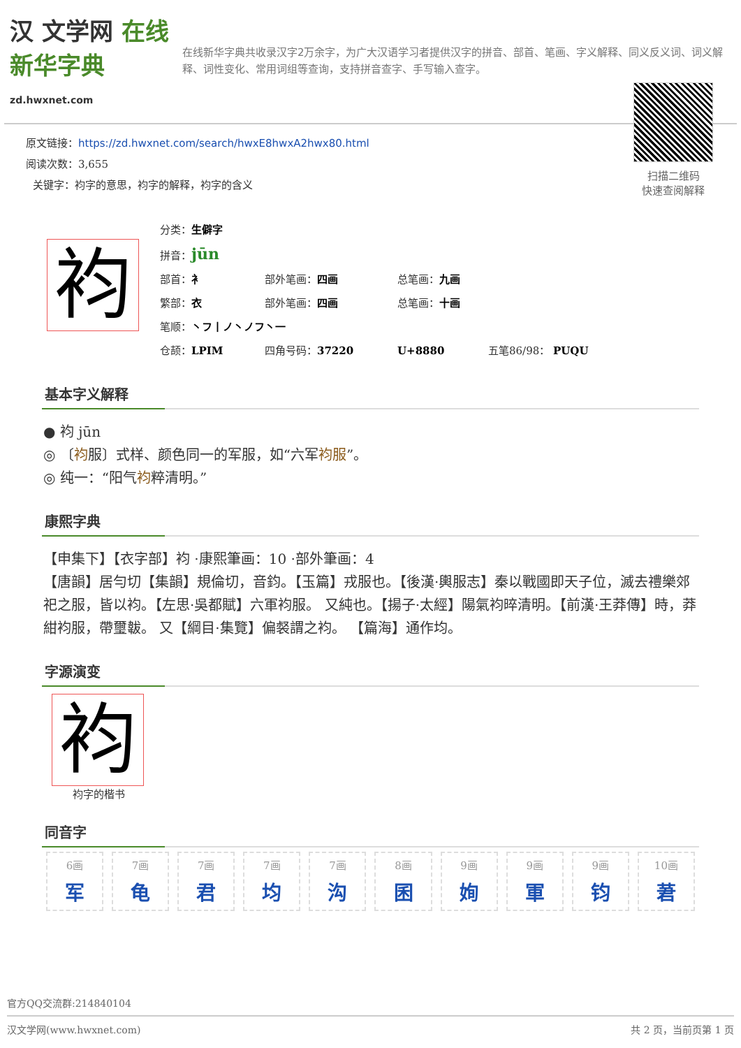汉 文学网 在线新华字典
zd.hwxnet.com
在线新华字典共收录汉字2万余字，为广大汉语学习者提供汉字的拼音、部首、笔画、字义解释、同义反义词、词义解释、词性变化、常用词组等查询，支持拼音查字、手写输入查字。
原文链接：https://zd.hwxnet.com/search/hwxE8hwxA2hwx80.html
阅读次数：3,655
关键字：袀字的意思，袀字的解释，袀字的含义
扫描二维码
快速查阅解释
袀
分类：生僻字
拼音：jūn
部首：衤 部外笔画：四画 总笔画：九画
繁部：衣 部外笔画：四画 总笔画：十画
笔顺：丶フ丨ノ丶ノフ丶一
仓颉：LPIM 四角号码：37220 U+8880 五笔86/98： PUQU
基本字义解释
● 袀 jūn
◎ 〔袀服〕式样、颜色同一的军服，如“六军袀服”。
◎ 纯一：“阳气袀粹清明。”
康熙字典
【申集下】【衣字部】袀 ·康熙筆画：10 ·部外筆画：4
【唐韻】居勻切【集韻】規倫切，音鈞。【玉篇】戎服也。【後漢·輿服志】秦以戰國即天子位，滅去禮樂郊祀之服，皆以袀。【左思·吳都賦】六軍袀服。 又純也。【揚子·太經】陽氣袀晬清明。【前漢·王莽傳】時，莽紺袀服，帶璽韍。 又【綱目·集覽】偏裻謂之袀。 【篇海】通作均。
字源演变
袀
袀字的楷书
同音字
6画
军
7画
龟
7画
君
7画
均
7画
沟
8画
囷
9画
姰
9画
軍
9画
钧
10画
莙
官方QQ交流群:214840104
汉文学网(www.hwxnet.com) 共 2 页，当前页第 1 页